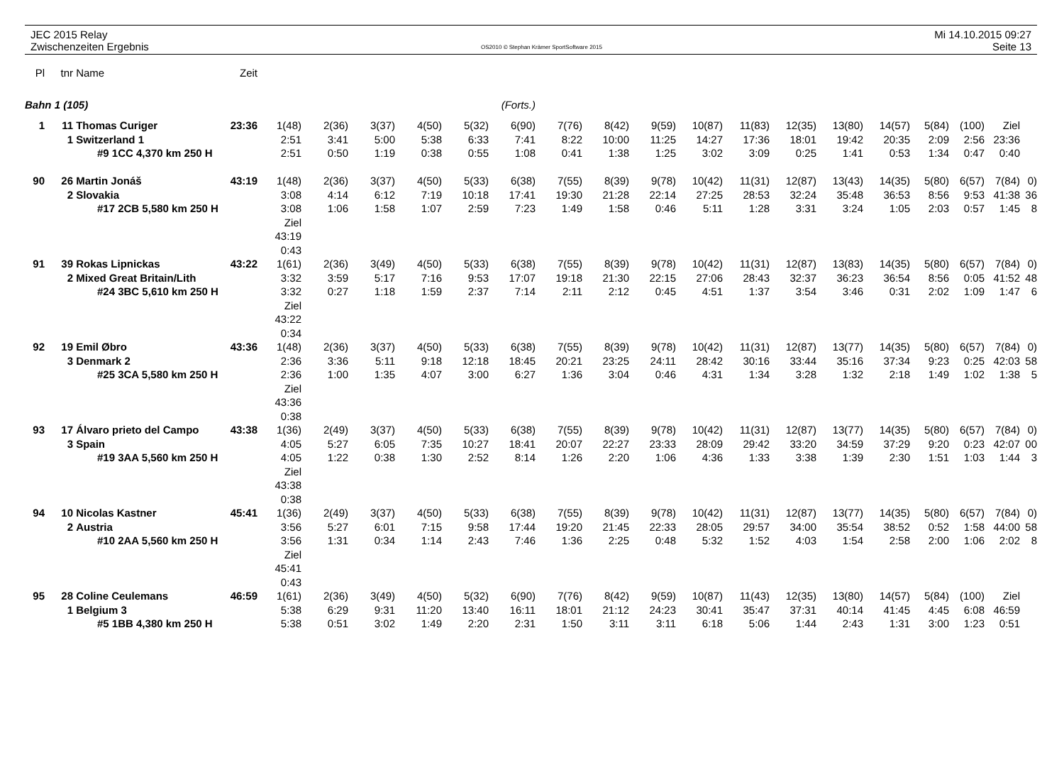JEC 2015 Relay
Zwischenzeiten Ergebnis
OS2010 © Stephan Krämer SportSoftware 2015
Mi 14.10.2015 09:27
Seite 13
| Pl | tnr | Name | Zeit | | | | | | | | | | | | | | | | | | |
| --- | --- | --- | --- | --- | --- | --- | --- | --- | --- | --- | --- | --- | --- | --- | --- | --- | --- | --- | --- | --- | --- |
| Bahn 1 (105) | | | | (Forts.) | | | | | | | | | | | | | | | | | |
| 1 | 11 | Thomas Curiger | 23:36 | 1(48) | 2(36) | 3(37) | 4(50) | 5(32) | 6(90) | 7(76) | 8(42) | 9(59) | 10(87) | 11(83) | 12(35) | 13(80) | 14(57) | 5(84) | (100) | Ziel | |
| | 1 | Switzerland 1 | | 2:51 | 3:41 | 5:00 | 5:38 | 6:33 | 7:41 | 8:22 | 10:00 | 11:25 | 14:27 | 17:36 | 18:01 | 19:42 | 20:35 | 2:09 | 2:56 | 23:36 | |
| | #9 1CC 4,370 km 250 H | | | 2:51 | 0:50 | 1:19 | 0:38 | 0:55 | 1:08 | 0:41 | 1:38 | 1:25 | 3:02 | 3:09 | 0:25 | 1:41 | 0:53 | 1:34 | 0:47 | 0:40 | |
| 90 | 26 | Martin Jonáš | 43:19 | 1(48) | 2(36) | 3(37) | 4(50) | 5(33) | 6(38) | 7(55) | 8(39) | 9(78) | 10(42) | 11(31) | 12(87) | 13(43) | 14(35) | 5(80) | 6(57) | 7(84) | 0) |
| | 2 | Slovakia | | 3:08 | 4:14 | 6:12 | 7:19 | 10:18 | 17:41 | 19:30 | 21:28 | 22:14 | 27:25 | 28:53 | 32:24 | 35:48 | 36:53 | 8:56 | 9:53 | 41:38 | 36 |
| | #17 2CB 5,580 km 250 H | | | 3:08 | 1:06 | 1:58 | 1:07 | 2:59 | 7:23 | 1:49 | 1:58 | 0:46 | 5:11 | 1:28 | 3:31 | 3:24 | 1:05 | 2:03 | 0:57 | 1:45 | 8 |
| | | | | Ziel | | | | | | | | | | | | | | | | | |
| | | | | 43:19 | | | | | | | | | | | | | | | | | |
| | | | | 0:43 | | | | | | | | | | | | | | | | | |
| 91 | 39 | Rokas Lipnickas | 43:22 | 1(61) | 2(36) | 3(49) | 4(50) | 5(33) | 6(38) | 7(55) | 8(39) | 9(78) | 10(42) | 11(31) | 12(87) | 13(83) | 14(35) | 5(80) | 6(57) | 7(84) | 0) |
| | 2 | Mixed Great Britain/Lith | | 3:32 | 3:59 | 5:17 | 7:16 | 9:53 | 17:07 | 19:18 | 21:30 | 22:15 | 27:06 | 28:43 | 32:37 | 36:23 | 36:54 | 8:56 | 0:05 | 41:52 | 48 |
| | #24 3BC 5,610 km 250 H | | | 3:32 | 0:27 | 1:18 | 1:59 | 2:37 | 7:14 | 2:11 | 2:12 | 0:45 | 4:51 | 1:37 | 3:54 | 3:46 | 0:31 | 2:02 | 1:09 | 1:47 | 6 |
| | | | | Ziel | | | | | | | | | | | | | | | | | |
| | | | | 43:22 | | | | | | | | | | | | | | | | | |
| | | | | 0:34 | | | | | | | | | | | | | | | | | |
| 92 | 19 | Emil Øbro | 43:36 | 1(48) | 2(36) | 3(37) | 4(50) | 5(33) | 6(38) | 7(55) | 8(39) | 9(78) | 10(42) | 11(31) | 12(87) | 13(77) | 14(35) | 5(80) | 6(57) | 7(84) | 0) |
| | 3 | Denmark 2 | | 2:36 | 3:36 | 5:11 | 9:18 | 12:18 | 18:45 | 20:21 | 23:25 | 24:11 | 28:42 | 30:16 | 33:44 | 35:16 | 37:34 | 9:23 | 0:25 | 42:03 | 58 |
| | #25 3CA 5,580 km 250 H | | | 2:36 | 1:00 | 1:35 | 4:07 | 3:00 | 6:27 | 1:36 | 3:04 | 0:46 | 4:31 | 1:34 | 3:28 | 1:32 | 2:18 | 1:49 | 1:02 | 1:38 | 5 |
| | | | | Ziel | | | | | | | | | | | | | | | | | |
| | | | | 43:36 | | | | | | | | | | | | | | | | | |
| | | | | 0:38 | | | | | | | | | | | | | | | | | |
| 93 | 17 | Álvaro prieto del Campo | 43:38 | 1(36) | 2(49) | 3(37) | 4(50) | 5(33) | 6(38) | 7(55) | 8(39) | 9(78) | 10(42) | 11(31) | 12(87) | 13(77) | 14(35) | 5(80) | 6(57) | 7(84) | 0) |
| | 3 | Spain | | 4:05 | 5:27 | 6:05 | 7:35 | 10:27 | 18:41 | 20:07 | 22:27 | 23:33 | 28:09 | 29:42 | 33:20 | 34:59 | 37:29 | 9:20 | 0:23 | 42:07 | 00 |
| | #19 3AA 5,560 km 250 H | | | 4:05 | 1:22 | 0:38 | 1:30 | 2:52 | 8:14 | 1:26 | 2:20 | 1:06 | 4:36 | 1:33 | 3:38 | 1:39 | 2:30 | 1:51 | 1:03 | 1:44 | 3 |
| | | | | Ziel | | | | | | | | | | | | | | | | | |
| | | | | 43:38 | | | | | | | | | | | | | | | | | |
| | | | | 0:38 | | | | | | | | | | | | | | | | | |
| 94 | 10 | Nicolas Kastner | 45:41 | 1(36) | 2(49) | 3(37) | 4(50) | 5(33) | 6(38) | 7(55) | 8(39) | 9(78) | 10(42) | 11(31) | 12(87) | 13(77) | 14(35) | 5(80) | 6(57) | 7(84) | 0) |
| | 2 | Austria | | 3:56 | 5:27 | 6:01 | 7:15 | 9:58 | 17:44 | 19:20 | 21:45 | 22:33 | 28:05 | 29:57 | 34:00 | 35:54 | 38:52 | 0:52 | 1:58 | 44:00 | 58 |
| | #10 2AA 5,560 km 250 H | | | 3:56 | 1:31 | 0:34 | 1:14 | 2:43 | 7:46 | 1:36 | 2:25 | 0:48 | 5:32 | 1:52 | 4:03 | 1:54 | 2:58 | 2:00 | 1:06 | 2:02 | 8 |
| | | | | Ziel | | | | | | | | | | | | | | | | | |
| | | | | 45:41 | | | | | | | | | | | | | | | | | |
| | | | | 0:43 | | | | | | | | | | | | | | | | | |
| 95 | 28 | Coline Ceulemans | 46:59 | 1(61) | 2(36) | 3(49) | 4(50) | 5(32) | 6(90) | 7(76) | 8(42) | 9(59) | 10(87) | 11(43) | 12(35) | 13(80) | 14(57) | 5(84) | (100) | Ziel | |
| | 1 | Belgium 3 | | 5:38 | 6:29 | 9:31 | 11:20 | 13:40 | 16:11 | 18:01 | 21:12 | 24:23 | 30:41 | 35:47 | 37:31 | 40:14 | 41:45 | 4:45 | 6:08 | 46:59 | |
| | #5 1BB 4,380 km 250 H | | | 5:38 | 0:51 | 3:02 | 1:49 | 2:20 | 2:31 | 1:50 | 3:11 | 3:11 | 6:18 | 5:06 | 1:44 | 2:43 | 1:31 | 3:00 | 1:23 | 0:51 | |